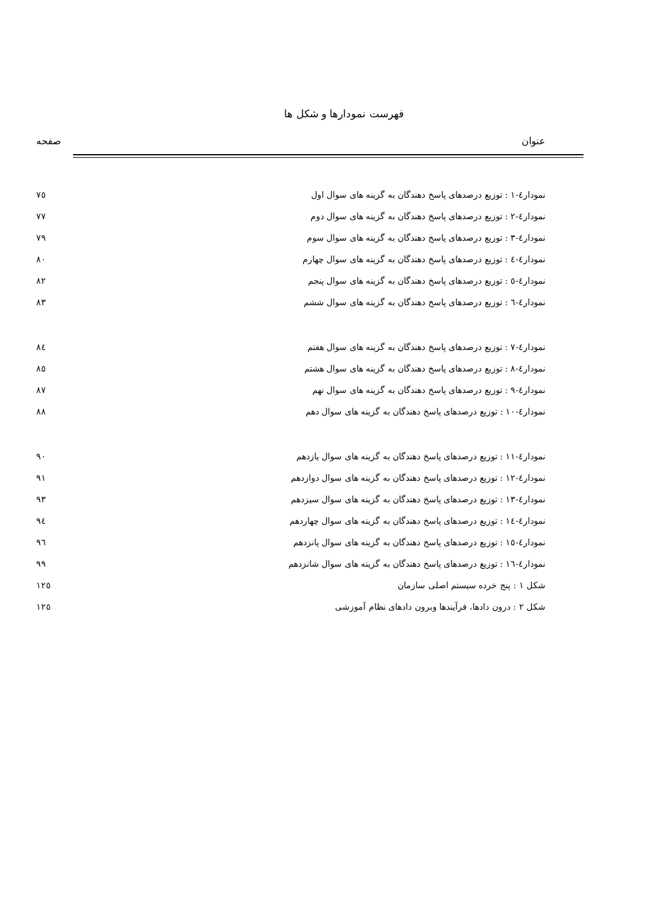فهرست نمودارها و شکل ها
عنوان صفحه
| نمودار٤-١ : توزیع درصدهای پاسخ دهندگان به گزینه های سوال اول | ٧٥ |
| نمودار٤-٢ : توزیع درصدهای پاسخ دهندگان به گزینه های سوال دوم | ٧٧ |
| نمودار٤-٣ : توزیع درصدهای پاسخ دهندگان به گزینه های سوال سوم | ٧٩ |
| نمودار٤-٤ : توزیع درصدهای پاسخ دهندگان به گزینه های سوال چهارم | ٨٠ |
| نمودار٤-٥ : توزیع درصدهای پاسخ دهندگان به گزینه های سوال پنجم | ٨٢ |
| نمودار٤-٦ : توزیع درصدهای پاسخ دهندگان به گزینه های سوال ششم | ٨٣ |
| نمودار٤-٧ : توزیع درصدهای پاسخ دهندگان به گزینه های سوال هفتم | ٨٤ |
| نمودار٤-٨ : توزیع درصدهای پاسخ دهندگان به گزینه های سوال هشتم | ٨٥ |
| نمودار٤-٩ : توزیع درصدهای پاسخ دهندگان به گزینه های سوال نهم | ٨٧ |
| نمودار٤-١٠ : توزیع درصدهای پاسخ دهندگان به گزینه های سوال دهم | ٨٨ |
| نمودار٤-١١ : توزیع درصدهای پاسخ دهندگان به گزینه های سوال یازدهم | ٩٠ |
| نمودار٤-١٢ : توزیع درصدهای پاسخ دهندگان به گزینه های سوال دوازدهم | ٩١ |
| نمودار٤-١٣ : توزیع درصدهای پاسخ دهندگان به گزینه های سوال سیزدهم | ٩٣ |
| نمودار٤-١٤ : توزیع درصدهای پاسخ دهندگان به گزینه های سوال چهاردهم | ٩٤ |
| نمودار٤-١٥ : توزیع درصدهای پاسخ دهندگان به گزینه های سوال پانزدهم | ٩٦ |
| نمودار٤-١٦ : توزیع درصدهای پاسخ دهندگان به گزینه های سوال شانزدهم | ٩٩ |
| شکل ١ : پنج خرده سیستم اصلی سازمان | ١٢٥ |
| شکل ٢ : درون دادها، فرآیندها وبرون دادهای نظام آموزشی | ١٢٥ |